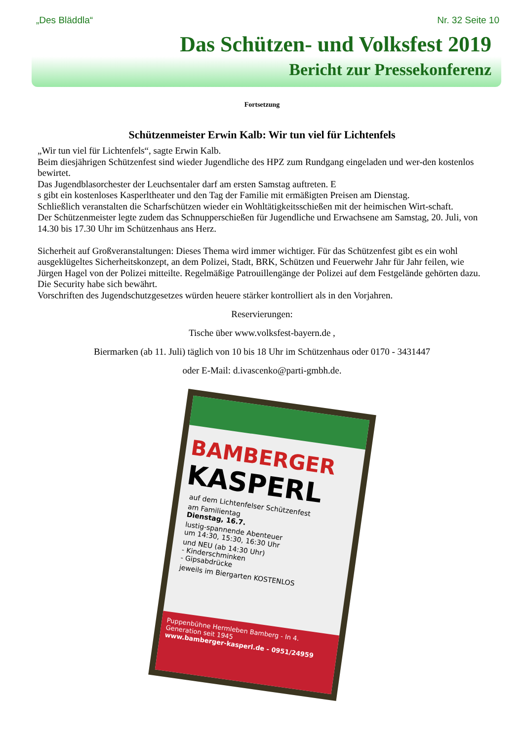„Des Bläddla“Nr. 32 Seite 10
Das Schützen- und Volksfest 2019
Bericht zur Pressekonferenz
Fortsetzung
Schützenmeister Erwin Kalb: Wir tun viel für Lichtenfels
„Wir tun viel für Lichtenfels“, sagte Erwin Kalb.
Beim diesjährigen Schützenfest sind wieder Jugendliche des HPZ zum Rundgang eingeladen und wer-den kostenlos bewirtet.
Das Jugendblasorchester der Leuchsentaler darf am ersten Samstag auftreten. E
s gibt ein kostenloses Kasperltheater und den Tag der Familie mit ermäßigten Preisen am Dienstag.
Schließlich veranstalten die Scharfschützen wieder ein Wohltätigkeitsschießen mit der heimischen Wirt-schaft.
Der Schützenmeister legte zudem das Schnupperschießen für Jugendliche und Erwachsene am Samstag, 20. Juli, von 14.30 bis 17.30 Uhr im Schützenhaus ans Herz.
Sicherheit auf Großveranstaltungen: Dieses Thema wird immer wichtiger. Für das Schützenfest gibt es ein wohl ausgeklügeltes Sicherheitskonzept, an dem Polizei, Stadt, BRK, Schützen und Feuerwehr Jahr für Jahr feilen, wie Jürgen Hagel von der Polizei mitteilte. Regelmäßige Patrouillengänge der Polizei auf dem Festgelände gehörten dazu. Die Security habe sich bewährt.
Vorschriften des Jugendschutzgesetzes würden heuere stärker kontrolliert als in den Vorjahren.
Reservierungen:
Tische über www.volksfest-bayern.de ,
Biermarken (ab 11. Juli) täglich von 10 bis 18 Uhr im Schützenhaus oder 0170 - 3431447
oder E-Mail: d.ivascenko@parti-gmbh.de.
BAMBERGER
KASPERL
auf dem Lichtenfelser Schützenfest
am Familientag
Dienstag, 16.7.
lustig-spannende Abenteuer
um 14:30, 15:30, 16:30 Uhr
und NEU (ab 14:30 Uhr)
- Kinderschminken
- Gipsabdrücke
jeweils im Biergarten KOSTENLOS
Puppenbühne Hermleben Bamberg - In 4. Generation seit 1945
www.bamberger-kasperl.de - 0951/24959